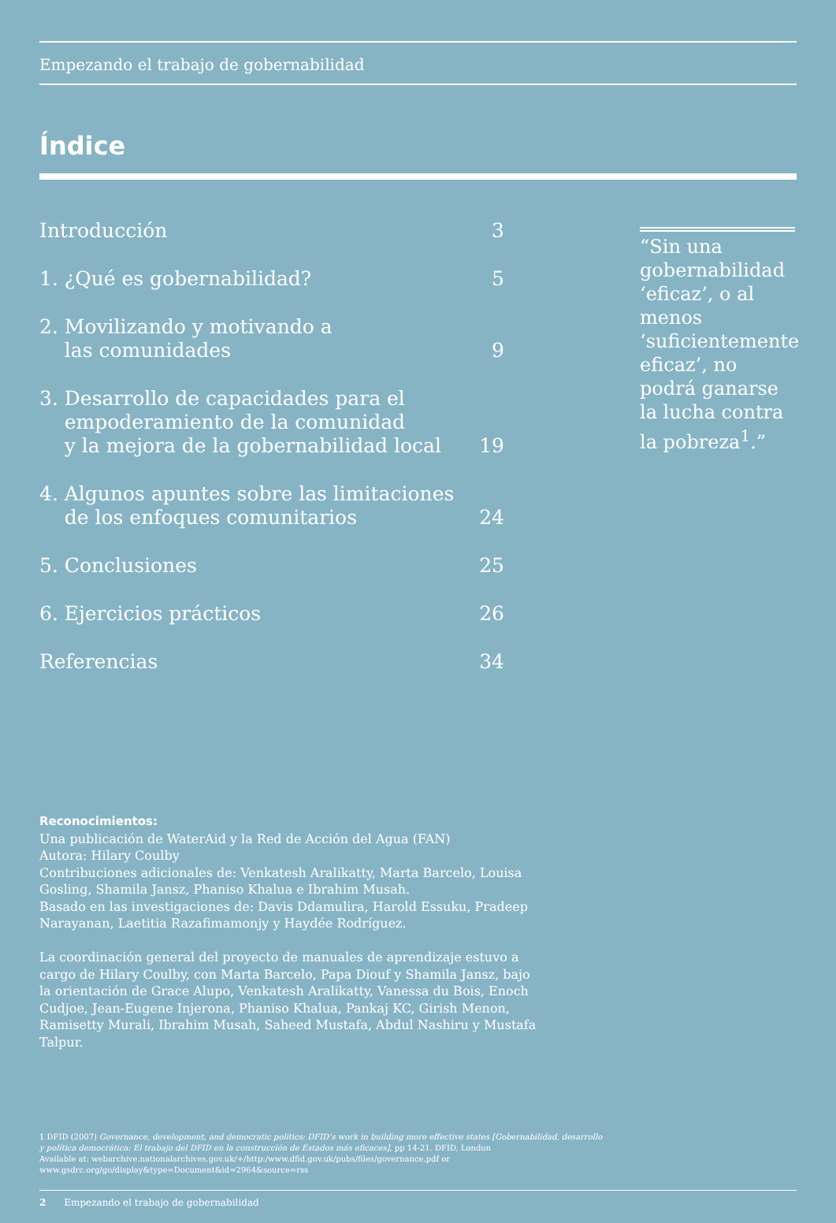Empezando el trabajo de gobernabilidad
Índice
Introducción 3
1. ¿Qué es gobernabilidad? 5
2. Movilizando y motivando a
las comunidades 9
3. Desarrollo de capacidades para el
empoderamiento de la comunidad
y la mejora de la gobernabilidad local 19
4. Algunos apuntes sobre las limitaciones
de los enfoques comunitarios 24
5. Conclusiones 25
6. Ejercicios prácticos 26
Referencias 34
“Sin una gobernabilidad ‘eficaz’, o al menos ‘suficientemente eficaz’, no podrá ganarse la lucha contra la pobreza<sup>1</sup>.”
Reconocimientos:
Una publicación de WaterAid y la Red de Acción del Agua (FAN)
Autora: Hilary Coulby
Contribuciones adicionales de: Venkatesh Aralikatty, Marta Barcelo, Louisa Gosling, Shamila Jansz, Phaniso Khalua e Ibrahim Musah.
Basado en las investigaciones de: Davis Ddamulira, Harold Essuku, Pradeep Narayanan, Laetitia Razafimamonjy y Haydée Rodríguez.
La coordinación general del proyecto de manuales de aprendizaje estuvo a cargo de Hilary Coulby, con Marta Barcelo, Papa Diouf y Shamila Jansz, bajo la orientación de Grace Alupo, Venkatesh Aralikatty, Vanessa du Bois, Enoch Cudjoe, Jean-Eugene Injerona, Phaniso Khalua, Pankaj KC, Girish Menon, Ramisetty Murali, Ibrahim Musah, Saheed Mustafa, Abdul Nashiru y Mustafa Talpur.
1 DFID (2007) Governance, development, and democratic politics: DFID’s work in building more effective states [Gobernabilidad, desarrollo y política democrática: El trabajo del DFID en la construcción de Estados más eficaces], pp 14-21. DFID, London
Available at: webarchive.nationalarchives.gov.uk/+/http:/www.dfid.gov.uk/pubs/files/governance.pdf or www.gsdrc.org/go/display&type=Document&id=2964&source=rss
2 Empezando el trabajo de gobernabilidad